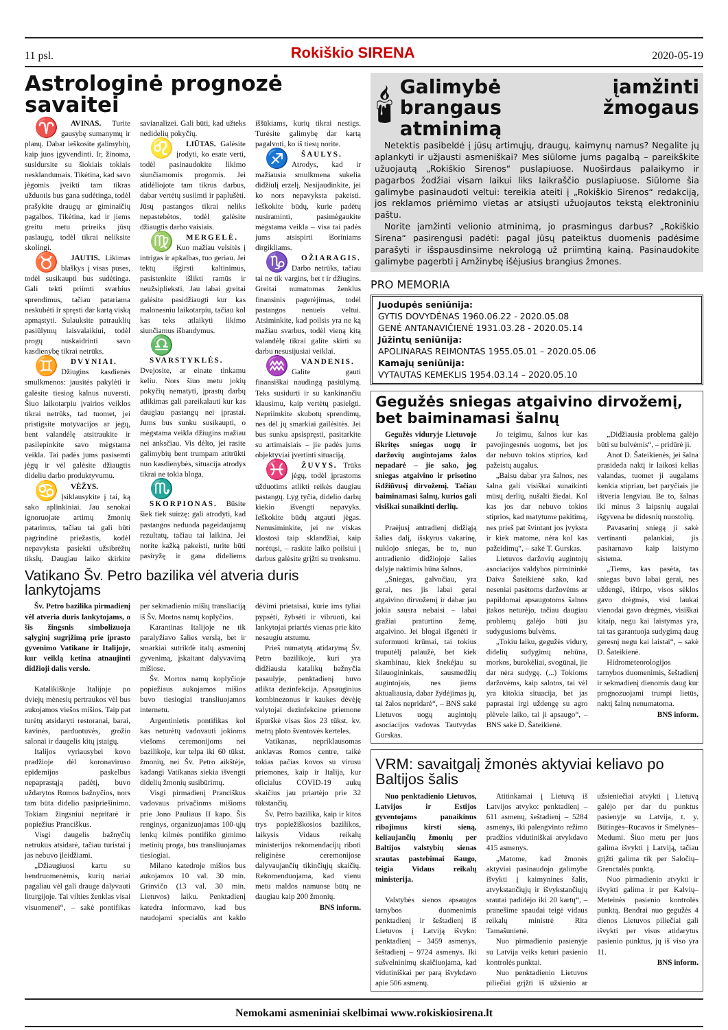11 psl. Rokiškio SIRENA 2020-05-19
Astrologinė prognozė savaitei
♈ AVINAS. Turite gausybę sumanymų ir planų. Dabar ieškosite galimybių, kaip juos įgyvendinti. Ir, žinoma, susidursite su šiokiais tokiais nesklandumais. Tikėtina, kad savo jėgomis įveikti tam tikras užduotis bus gana sudėtinga, todėl prašykite draugų ar giminaičių pagalbos. Tikėtina, kad ir jiems greitu metu prireiks jūsų paslaugų, todėl tikrai neliksite skolingi.
♉ JAUTIS. Likimas blaškys į visas puses, todėl susikaupti bus sudėtinga. Gali tekti priimti svarbius sprendimus, tačiau patariama neskubėti ir spręsti dar kartą viską apmąstyti. Sulauksite patrauklių pasiūlymų laisvalaikiui, todėl progų nuskaidrinti savo kasdienybę tikrai netrūks.
♊ DVYNIAI. Džiugins kasdienės smulkmenos: jausitės pakylėti ir galėsite tiesiog kalnus nuversti. Šiuo laikotarpiu įvairios veiklos tikrai netrūks, tad tuomet, jei pristigsite motyvacijos ar jėgų, bent valandėlę atsitraukite ir pasilepinkite savo mėgstama veikla. Tai padės jums pasisemti jėgų ir vėl galėsite džiaugtis dideliu darbo produktyvumu.
♋ VĖŽYS. Įsiklausykite į tai, ką sako aplinkiniai. Jau senokai ignoruojate artimų žmonių patarimus, tačiau tai gali būti pagrindinė priežastis, kodėl nepavyksta pasiekti užsibrėžtų tikslų. Daugiau laiko skirkite savianalizei. Gali būti, kad užteks nedidelių pokyčių.
♌ LIŪTAS. Galėsite įrodyti, ko esate verti, todėl pasinaudokite likimo siunčiamomis progomis. Jei atidėliojote tam tikrus darbus, dabar vertėtų susiimti ir paplušėti. Jūsų pastangos tikrai neliks nepastebėtos, todėl galėsite džiaugtis darbo vaisiais.
♍ MERGELĖ. Kuo mažiau velsitės į intrigas ir apkalbas, tuo geriau. Jei tektų išgirsti kaltinimus, pasistenkite išlikti ramūs ir neužsiplieksti. Jau labai greitai galėsite pasidžiaugti kur kas malonesniu laikotarpiu, tačiau kol kas teks atlaikyti likimo siunčiamus išbandymus.
♎ SVARSTYKLĖS. Dvejosite, ar einate tinkamu keliu. Nors šiuo metu jokių pokyčių nematyti, įprastų darbų atlikimas gali pareikalauti kur kas daugiau pastangų nei įprastai. Jums bus sunku susikaupti, o mėgstama veikla džiugins mažiau nei anksčiau. Vis dėlto, jei rasite galimybių bent trumpam atitrūkti nuo kasdienybės, situacija atrodys tikrai ne tokia bloga.
♏ SKORPIONAS. Būsite šiek tiek suirzę: gali atrodyti, kad pastangos neduoda pageidaujamų rezultatų, tačiau tai laikina. Jei norite kažką pakeisti, turite būti pasiryžę ir gana dideliems iššūkiams, kurių tikrai nestigs. Turėsite galimybę dar kartą pagalvoti, ko iš tiesų norite.
♐ ŠAULYS. Atrodys, kad ir mažiausia smulkmena sukelia didžiulį erzelį. Nesijaudinkite, jei ko nors nepavyksta pakeisti. Ieškokite būdų, kurie padėtų nusiraminti, pasimėgaukite mėgstama veikla – visa tai padės jums atsispirti išoriniams dirgikliams.
♑ OŽIARAGIS. Darbo netrūks, tačiau tai ne tik vargins, bet t ir džiugins. Greitai numatomas ženklus finansinis pagerėjimas, todėl pastangos nenueis veltui. Atsiminkite, kad poilsis yra ne ką mažiau svarbus, todėl vieną kitą valandėlę tikrai galite skirti su darbu nesusijusiai veiklai.
♒ VANDENIS. Galite gauti finansiškai naudingą pasiūlymą. Teks susidurti ir su kankinančiu klausimu, kaip vertėtų pasielgti. Nepriimkite skubotų sprendimų, nes dėl jų smarkiai gailėsitės. Jei bus sunku apsispręsti, pasitarkite su artimaisiais – jie padės jums objektyviai įvertinti situaciją.
♓ ŽUVYS. Trūks jėgų, todėl įprastoms užduotims atlikti reikės daugiau pastangų. Lyg tyčia, didelio darbų kiekio išvengti nepavyks. Ieškokite būdų atgauti jėgas. Nenusiminkite, jei ne viskas klostosi taip sklandžiai, kaip norėtųsi, – raskite laiko poilsiui į darbus galėsite grįžti su trenksmu.
Vatikano Šv. Petro bazilika vėl atveria duris lankytojams
Šv. Petro bazilika pirmadienį vėl atveria duris lankytojams, o šis žingsnis simbolizuoja sąlyginį sugrįžimą prie įprasto gyvenimo Vatikane ir Italijoje, kur veiklą ketina atnaujinti didžioji dalis verslo.
Katalikiškoje Italijoje po dviejų mėnesių pertraukos vėl bus aukojamos viešos mišios. Taip pat turėtų atsidaryti restoranai, barai, kavinės, parduotuvės, grožio salonai ir daugelis kitų įstaigų.
Italijos vyriausybei kovo pradžioje dėl koronaviruso epidemijos paskelbus nepaprastąją padėtį, buvo uždarytos Romos bažnyčios, nors tam būta didelio pasipriešinimo. Tokiam žingsniui nepritarė ir popiežius Pranciškus.
Visgi daugelis bažnyčių netrukus atsidarė, tačiau turistai į jas nebuvo įleidžiami.
„Džiaugiuosi kartu su bendruomenėmis, kurių nariai pagaliau vėl gali drauge dalyvauti liturgijoje. Tai vilties ženklas visai visuomenei“, – sakė pontifikas per sekmadienio mišių transliaciją iš Šv. Mortos namų koplyčios.
Karantinas Italijoje ne tik paralyžiavo šalies verslą, bet ir smarkiai sutrikdė italų asmeninį gyvenimą, įskaitant dalyvavimą mišiose.
Šv. Mortos namų koplyčioje popiežiaus aukojamos mišios buvo tiesiogiai transliuojamos internetu.
Argentinietis pontifikas kol kas neturėtų vadovauti jokioms viešoms ceremonijoms nei bazilikoje, kur telpa iki 60 tūkst. žmonių, nei Šv. Petro aikštėje, kadangi Vatikanas siekia išvengti didelių žmonių susibūrimų.
Visgi pirmadienį Pranciškus vadovaus privačioms mišioms prie Jono Pauliaus II kapo. Šis renginys, organizuojamas 100-ųjų lenkų kilmės pontifiko gimimo metinių proga, bus transliuojamas tiesiogiai.
Milano katedroje mišios bus aukojamos 10 val. 30 min. Grinvičo (13 val. 30 min. Lietuvos) laiku. Penktadienį katedra informavo, kad bus naudojami specialūs ant kaklo dėvimi prietaisai, kurie ims tyliai pypsėti, žybsėti ir vibruoti, kai lankytojai priartės vienas prie kito nesaugiu atstumu.
Prieš numatytą atidarymą Šv. Petro bazilikoje, kuri yra didžiausia katalikų bažnyčia pasaulyje, penktadienį buvo atlikta dezinfekcija. Apsauginius kombinezonus ir kaukes dėvėję valytojai dezinfekcine priemone išpurškė visas šios 23 tūkst. kv. metrų ploto šventovės kerteles.
Vatikanas, nepriklausomas anklavas Romos centre, taikė tokias pačias kovos su virusu priemones, kaip ir Italija, kur oficialus COVID-19 aukų skaičius jau priartėjo prie 32 tūkstančių.
Šv. Petro bazilika, kaip ir kitos trys popiežiškosios bazilikos, laikysis Vidaus reikalų ministerijos rekomendacijų riboti religinėse ceremonijose dalyvaujančių tikinčiųjų skaičių. Rekomenduojama, kad vienu metu maldos namuose būtų ne daugiau kaip 200 žmonių.
BNS inform.
🕯
Galimybė įamžinti brangaus žmogaus atminimą
Netektis pasibeldė į jūsų artimųjų, draugų, kaimynų namus? Negalite jų aplankyti ir užjausti asmeniškai? Mes siūlome jums pagalbą – pareikškite užuojautą „Rokiškio Sirenos“ puslapiuose. Nuoširdaus palaikymo ir pagarbos žodžiai visam laikui liks laikraščio puslapiuose. Siūlome šia galimybe pasinaudoti veltui: tereikia ateiti į „Rokiškio Sirenos“ redakciją, jos reklamos priėmimo vietas ar atsiųsti užuojautos tekstą elektroniniu paštu.
Norite įamžinti velionio atminimą, jo prasmingus darbus? „Rokiškio Sirena“ pasirengusi padėti: pagal jūsų pateiktus duomenis padėsime parašyti ir išspausdinsime nekrologą už priimtiną kainą. Pasinaudokite galimybe pagerbti į Amžinybę išėjusius brangius žmones.
PRO MEMORIA
Juodupės seniūnija:
GYTIS DOVYDĖNAS 1960.06.22 - 2020.05.08
GENĖ ANTANAVIČIENĖ 1931.03.28 - 2020.05.14
Jūžintų seniūnija:
APOLINARAS REIMONTAS 1955.05.01 – 2020.05.06
Kamajų seniūnija:
VYTAUTAS KEMEKLIS 1954.03.14 – 2020.05.10
Gegužės sniegas atgaivino dirvožemį, bet baiminamasi šalnų
Gegužės viduryje Lietuvoje iškritęs sniegas uogų ir daržovių augintojams žalos nepadarė – jie sako, jog sniegas atgaivino ir prisotino išdžiūvusį dirvožemį. Tačiau baiminamasi šalnų, kurios gali visiškai sunaikinti derlių.
Praėjusį antradienį didžiąją šalies dalį, išskyrus vakarinę, nuklojo sniegas, be to, nuo antradienio didžiojoje šalies dalyje naktimis būna šalnos.
„Sniegas, galvočiau, yra gerai, nes jis labai gerai atgaivino dirvožemį ir dabar jau jokia sausra nebaisi – labai gražiai praturtino žemę, atgaivino. Jei blogai išgenėti ir suformuoti krūmai, tai tokius truputėlį palaužė, bet kiek skambinau, kiek šnekėjau su šilauogininkais, sausmedžių augintojais, nes jiems aktualiausia, dabar žydėjimas jų, tai žalos nepridarė“, – BNS sakė Lietuvos uogų augintojų asociacijos vadovas Tautvydas Gurskas.
Jo teigimu, šalnos kur kas pavojingesnės uogoms, bet jos dar nebuvo tokios stiprios, kad pažeistų augalus.
„Baisu dabar yra šalnos, nes šalna gali visiškai sunaikinti mūsų derlių, nušalti žiedai. Kol kas jos dar nebuvo tokios stiprios, kad matytume pakitimą, nes prieš pat švintant jos įvyksta ir kiek matome, nėra kol kas pažeidimų“, – sakė T. Gurskas.
Lietuvos daržovių augintojų asociacijos valdybos pirmininkė Daiva Šateikienė sako, kad neseniai pasėtoms daržovėms ar papildomai apsaugotoms šalnos įtakos neturėjo, tačiau daugiau problemų galėjo būti jau sudygusioms bulvėms.
„Tokiu laiku, gegužės vidury, didelių sudygimų nebūna, morkos, burokėliai, svogūnai, jie dar nėra sudygę. (...) Tokioms daržovėms, kaip salotos, tai vėl yra kitokia situacija, bet jas paprastai irgi uždengę su agro plėvele laiko, tai ji apsaugo“, – BNS sakė D. Šateikienė.
„Didžiausia problema galėjo būti su bulvėmis“, – pridūrė ji.
Anot D. Šateikienės, jei šalna prasideda naktį ir laikosi kelias valandas, tuomet ji augalams kenkia stipriau, bet paryčiais jie ištveria lengviau. Be to, šalnas iki minus 3 laipsnių augalai išgyvena be didesnių nuostolių.
Pavasarinį sniegą ji sakė vertinanti palankiai, jis pasitarnavo kaip laistymo sistema.
„Tiems, kas pasėta, tas sniegas buvo labai gerai, nes uždengė, ištirpo, visos sėklos gavo drėgmės, visi laukai vienodai gavo drėgmės, visiškai kitaip, negu kai laistymas yra, tai tas garantuoja sudygimą daug geresnį negu kai laistai“, – sakė D. Šateikienė.
Hidrometeorologijos tarnybos duomenimis, šeštadienį ir sekmadienį dienomis daug kur prognozuojami trumpi lietūs, naktį šalnų nenumatoma.
BNS inform.
VRM: savaitgalį žmonės aktyviai keliavo po Baltijos šalis
Nuo penktadienio Lietuvos, Latvijos ir Estijos gyventojams panaikinus ribojimus kirsti sieną, keliaujančių žmonių per Baltijos valstybių sienas srautas pastebimai išaugo, teigia Vidaus reikalų ministerija.
Valstybės sienos apsaugos tarnybos duomenimis penktadienį ir šeštadienį iš Lietuvos į Latviją išvyko: penktadienį – 3459 asmenys, šeštadienį – 9724 asmenys. Iki sušvelninimų skaičiuojama, kad vidutiniškai per parą išvykdavo apie 506 asmenų.
Atitinkamai į Lietuvą iš Latvijos atvyko: penktadienį – 611 asmenų, šeštadienį – 5284 asmenys, iki palengvinto režimo pradžios vidutiniškai atvykdavo 415 asmenys.
„Matome, kad žmonės aktyviai pasinaudojo galimybe išvykti į kaimynines šalis, atvykstančiųjų ir išvykstančiųjų srautai padidėjo iki 20 kartų“, – pranešime spaudai teigė vidaus reikalų ministrė Rita Tamašunienė.
Nuo pirmadienio pasienyje su Latvija veiks keturi pasienio kontrolės punktai.
Nuo penktadienio Lietuvos piliečiai grįžti iš užsienio ar užsieniečiai atvykti į Lietuvą galėjo per dar du punktus pasienyje su Latvija, t. y. Būtingės–Rucavos ir Smėlynės–Medumi. Šiuo metu per juos galima išvykti į Latviją, tačiau grįžti galima tik per Saločių–Grenctalės punktą.
Nuo pirmadienio atvykti ir išvykti galima ir per Kalvių–Meteinės pasienio kontrolės punktą. Bendrai nuo gegužės 4 dienos Lietuvos piliečiai gali išvykti per visus atidarytus pasienio punktus, jų iš viso yra 11.
BNS inform.
Nemokami asmeniniai skelbimai www.rokiskiosirena.lt